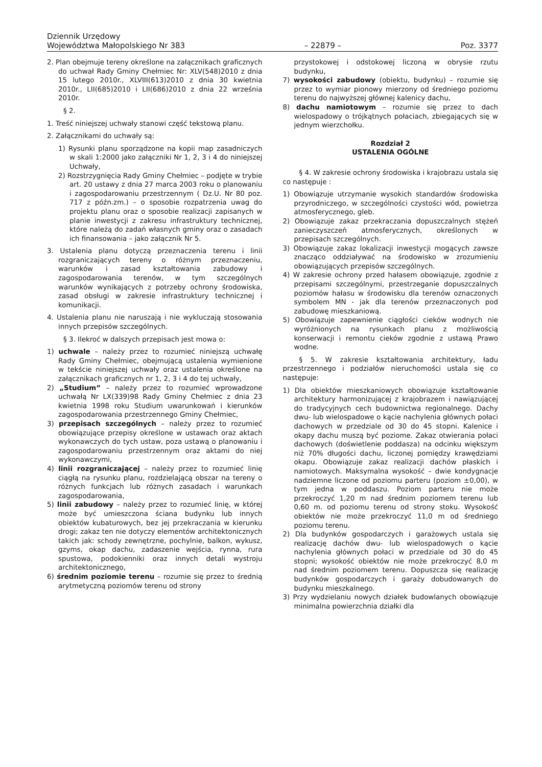Dziennik Urzędowy
Województwa Małopolskiego Nr 383
– 22879 –
Poz. 3377
2. Plan obejmuje tereny określone na załącznikach graficznych do uchwał Rady Gminy Chełmiec Nr: XLV(548)2010 z dnia 15 lutego 2010r., XLVIII(613)2010 z dnia 30 kwietnia 2010r., LII(685)2010 i LII(686)2010 z dnia 22 września 2010r.
§ 2.
1. Treść niniejszej uchwały stanowi część tekstową planu.
2. Załącznikami do uchwały są:
1) Rysunki planu sporządzone na kopii map zasadniczych w skali 1:2000 jako załączniki Nr 1, 2, 3 i 4 do niniejszej Uchwały,
2) Rozstrzygnięcia Rady Gminy Chełmiec – podjęte w trybie art. 20 ustawy z dnia 27 marca 2003 roku o planowaniu i zagospodarowaniu przestrzennym ( Dz.U. Nr 80 poz. 717 z późn.zm.) – o sposobie rozpatrzenia uwag do projektu planu oraz o sposobie realizacji zapisanych w planie inwestycji z zakresu infrastruktury technicznej, które należą do zadań własnych gminy oraz o zasadach ich finansowania – jako załącznik Nr 5.
3. Ustalenia planu dotyczą przeznaczenia terenu i linii rozgraniczających tereny o różnym przeznaczeniu, warunków i zasad kształtowania zabudowy i zagospodarowania terenów, w tym szczególnych warunków wynikających z potrzeby ochrony środowiska, zasad obsługi w zakresie infrastruktury technicznej i komunikacji.
4. Ustalenia planu nie naruszają i nie wykluczają stosowania innych przepisów szczególnych.
§ 3. Ilekroć w dalszych przepisach jest mowa o:
1) uchwale – należy przez to rozumieć niniejszą uchwałę Rady Gminy Chełmiec, obejmującą ustalenia wymienione w tekście niniejszej uchwały oraz ustalenia określone na załącznikach graficznych nr 1, 2, 3 i 4 do tej uchwały,
2) „Studium” – należy przez to rozumieć wprowadzone uchwałą Nr LX(339)98 Rady Gminy Chełmiec z dnia 23 kwietnia 1998 roku Studium uwarunkowań i kierunków zagospodarowania przestrzennego Gminy Chełmiec,
3) przepisach szczególnych – należy przez to rozumieć obowiązujące przepisy określone w ustawach oraz aktach wykonawczych do tych ustaw, poza ustawą o planowaniu i zagospodarowaniu przestrzennym oraz aktami do niej wykonawczymi,
4) linii rozgraniczającej – należy przez to rozumieć linię ciągłą na rysunku planu, rozdzielającą obszar na tereny o różnych funkcjach lub różnych zasadach i warunkach zagospodarowania,
5) linii zabudowy – należy przez to rozumieć linię, w której może być umieszczona ściana budynku lub innych obiektów kubaturowych, bez jej przekraczania w kierunku drogi; zakaz ten nie dotyczy elementów architektonicznych takich jak: schody zewnętrzne, pochylnie, balkon, wykusz, gzyms, okap dachu, zadaszenie wejścia, rynna, rura spustowa, podokienniki oraz innych detali wystroju architektonicznego,
6) średnim poziomie terenu – rozumie się przez to średnią arytmetyczną poziomów terenu od strony
przystokowej i odstokowej liczoną w obrysie rzutu budynku,
7) wysokości zabudowy (obiektu, budynku) – rozumie się przez to wymiar pionowy mierzony od średniego poziomu terenu do najwyższej głównej kalenicy dachu,
8) dachu namiotowym – rozumie się przez to dach wielospadowy o trójkątnych połaciach, zbiegających się w jednym wierzchołku.
Rozdział 2
USTALENIA OGÓLNE
§ 4. W zakresie ochrony środowiska i krajobrazu ustala się co następuje :
1) Obowiązuje utrzymanie wysokich standardów środowiska przyrodniczego, w szczególności czystości wód, powietrza atmosferycznego, gleb.
2) Obowiązuje zakaz przekraczania dopuszczalnych stężeń zanieczyszczeń atmosferycznych, określonych w przepisach szczególnych.
3) Obowiązuje zakaz lokalizacji inwestycji mogących zawsze znacząco oddziaływać na środowisko w zrozumieniu obowiązujących przepisów szczególnych.
4) W zakresie ochrony przed hałasem obowiązuje, zgodnie z przepisami szczególnymi, przestrzeganie dopuszczalnych poziomów hałasu w środowisku dla terenów oznaczonych symbolem MN - jak dla terenów przeznaczonych pod zabudowę mieszkaniową.
5) Obowiązuje zapewnienie ciągłości cieków wodnych nie wyróżnionych na rysunkach planu z możliwością konserwacji i remontu cieków zgodnie z ustawą Prawo wodne.
§ 5. W zakresie kształtowania architektury, ładu przestrzennego i podziałów nieruchomości ustala się co następuje:
1) Dla obiektów mieszkaniowych obowiązuje kształtowanie architektury harmonizującej z krajobrazem i nawiązującej do tradycyjnych cech budownictwa regionalnego. Dachy dwu- lub wielospadowe o kącie nachylenia głównych połaci dachowych w przedziale od 30 do 45 stopni. Kalenice i okapy dachu muszą być poziome. Zakaz otwierania połaci dachowych (doświetlenie poddasza) na odcinku większym niż 70% długości dachu, liczonej pomiędzy krawędziami okapu. Obowiązuje zakaz realizacji dachów płaskich i namiotowych. Maksymalna wysokość – dwie kondygnacje nadziemne liczone od poziomu parteru (poziom ±0,00), w tym jedna w poddaszu. Poziom parteru nie może przekroczyć 1,20 m nad średnim poziomem terenu lub 0,60 m. od poziomu terenu od strony stoku. Wysokość obiektów nie może przekroczyć 11,0 m od średniego poziomu terenu.
2) Dla budynków gospodarczych i garażowych ustala się realizację dachów dwu- lub wielospadowych o kącie nachylenia głównych połaci w przedziale od 30 do 45 stopni; wysokość obiektów nie może przekroczyć 8,0 m nad średnim poziomem terenu. Dopuszcza się realizację budynków gospodarczych i garaży dobudowanych do budynku mieszkalnego.
3) Przy wydzielaniu nowych działek budowlanych obowiązuje minimalna powierzchnia działki dla